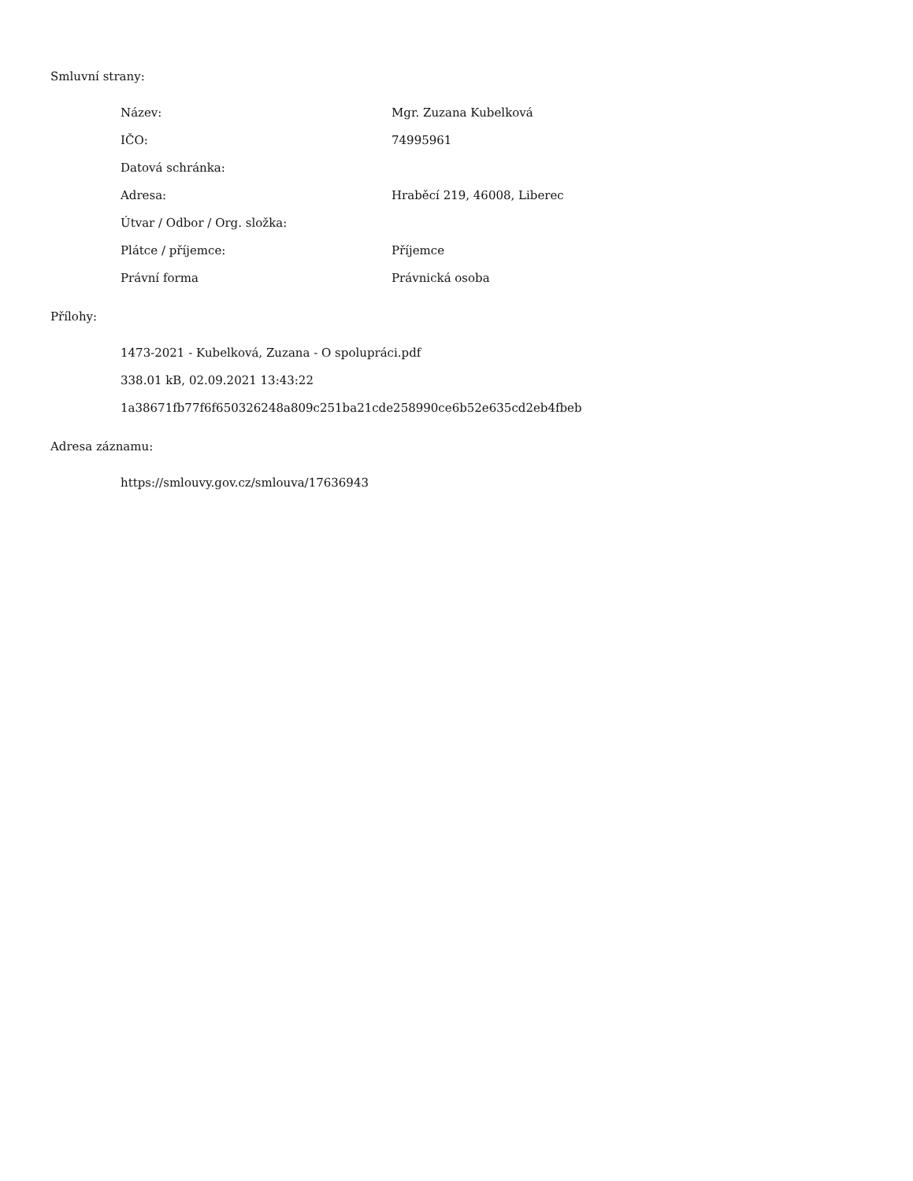Smluvní strany:
| Název: | Mgr. Zuzana Kubelková |
| IČO: | 74995961 |
| Datová schránka: | |
| Adresa: | Hraběcí 219, 46008, Liberec |
| Útvar / Odbor / Org. složka: | |
| Plátce / příjemce: | Příjemce |
| Právní forma | Právnická osoba |
Přílohy:
1473-2021 - Kubelková, Zuzana - O spolupráci.pdf
338.01 kB, 02.09.2021 13:43:22
1a38671fb77f6f650326248a809c251ba21cde258990ce6b52e635cd2eb4fbeb
Adresa záznamu:
https://smlouvy.gov.cz/smlouva/17636943